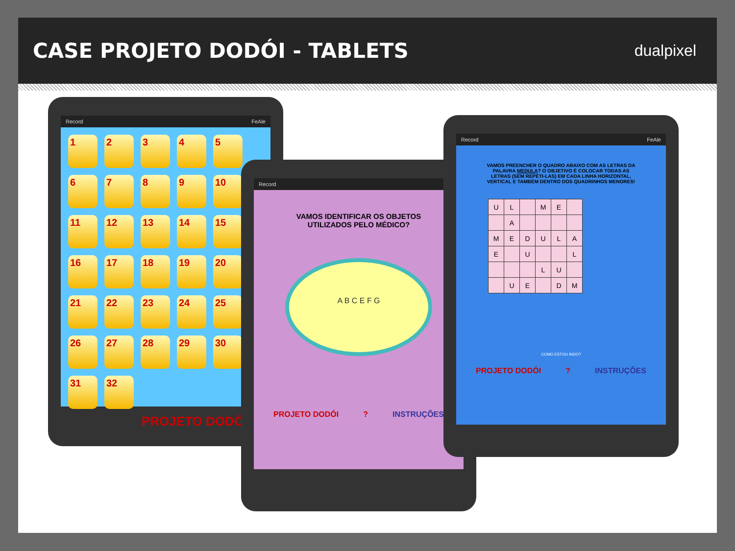CASE PROJETO DODÓI - TABLETS
dualpixel
Record FeAle
1
2
3
4
5
6
7
8
9
10
11
12
13
14
15
16
17
18
19
20
21
22
23
24
25
26
27
28
29
30
31
32
PROJETO DODÓI
Record
VAMOS IDENTIFICAR OS OBJETOS UTILIZADOS PELO MÉDICO?
A B C E F G
PROJETO DODÓI? INSTRUÇÕES
Record FeAle
VAMOS PREENCHER O QUADRO ABAIXO COM AS LETRAS DA PALAVRA MEDULA? O OBJETIVO É COLOCAR TODAS AS LETRAS (SEM REPETI-LAS) EM CADA LINHA HORIZONTAL, VERTICAL E TAMBÉM DENTRO DOS QUADRINHOS MENORES!
| U | L | | M | E | |
| | A | | | | |
| M | E | D | U | L | A |
| E | | U | | | L |
| | | | L | U | |
| | U | E | | D | M |
COMO ESTOU INDO?
PROJETO DODÓI? INSTRUÇÕES